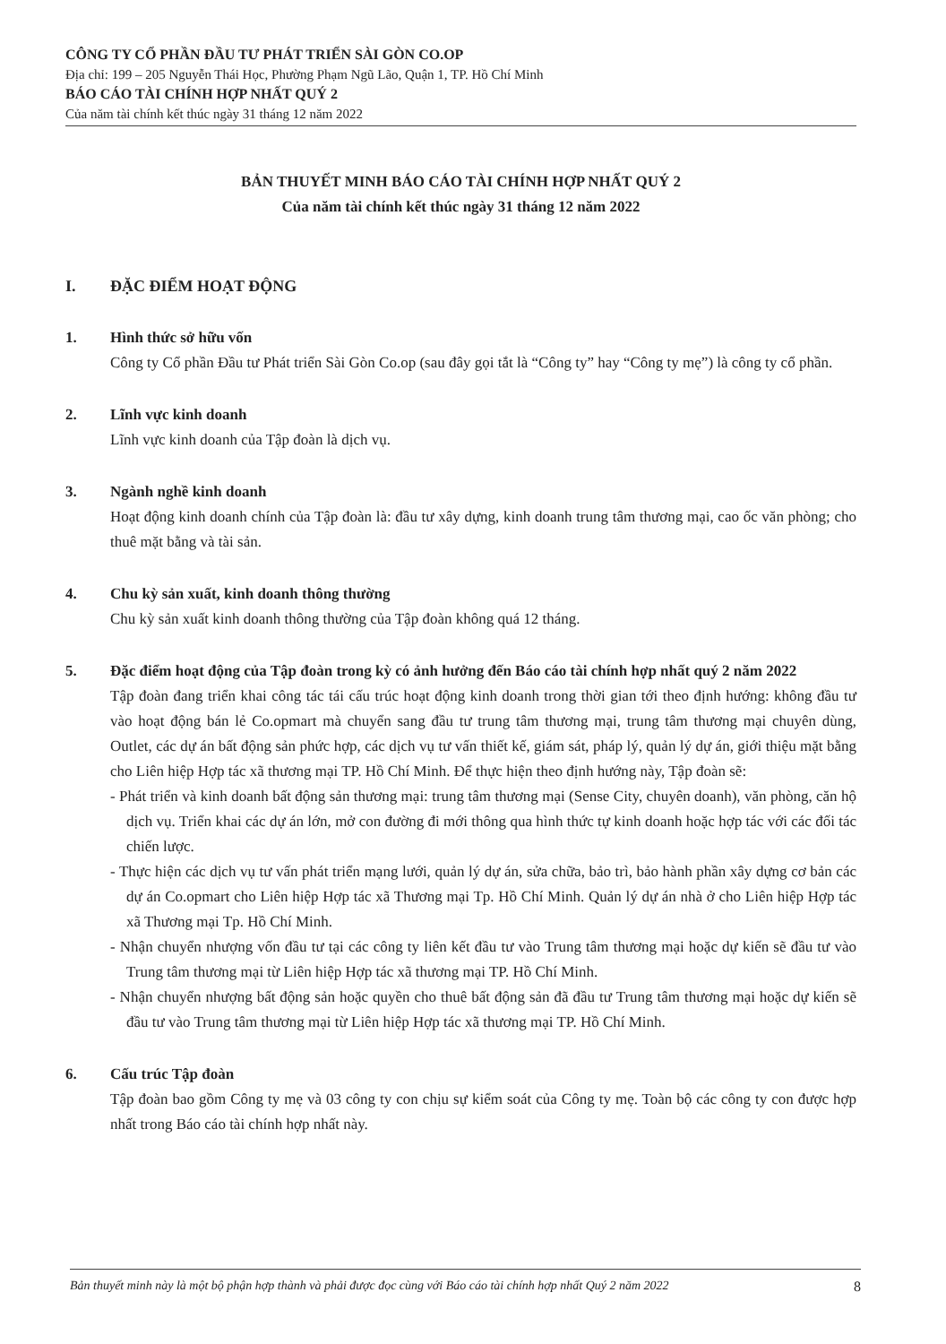CÔNG TY CỔ PHẦN ĐẦU TƯ PHÁT TRIỂN SÀI GÒN CO.OP
Địa chỉ: 199 – 205 Nguyễn Thái Học, Phường Phạm Ngũ Lão, Quận 1, TP. Hồ Chí Minh
BÁO CÁO TÀI CHÍNH HỢP NHẤT QUÝ 2
Của năm tài chính kết thúc ngày 31 tháng 12 năm 2022
BẢN THUYẾT MINH BÁO CÁO TÀI CHÍNH HỢP NHẤT QUÝ 2
Của năm tài chính kết thúc ngày 31 tháng 12 năm 2022
I. ĐẶC ĐIỂM HOẠT ĐỘNG
1. Hình thức sở hữu vốn
Công ty Cổ phần Đầu tư Phát triển Sài Gòn Co.op (sau đây gọi tắt là “Công ty” hay “Công ty mẹ”) là công ty cổ phần.
2. Lĩnh vực kinh doanh
Lĩnh vực kinh doanh của Tập đoàn là dịch vụ.
3. Ngành nghề kinh doanh
Hoạt động kinh doanh chính của Tập đoàn là: đầu tư xây dựng, kinh doanh trung tâm thương mại, cao ốc văn phòng; cho thuê mặt bằng và tài sản.
4. Chu kỳ sản xuất, kinh doanh thông thường
Chu kỳ sản xuất kinh doanh thông thường của Tập đoàn không quá 12 tháng.
5. Đặc điểm hoạt động của Tập đoàn trong kỳ có ảnh hưởng đến Báo cáo tài chính hợp nhất quý 2 năm 2022
Tập đoàn đang triển khai công tác tái cấu trúc hoạt động kinh doanh trong thời gian tới theo định hướng: không đầu tư vào hoạt động bán lẻ Co.opmart mà chuyển sang đầu tư trung tâm thương mại, trung tâm thương mại chuyên dùng, Outlet, các dự án bất động sản phức hợp, các dịch vụ tư vấn thiết kế, giám sát, pháp lý, quản lý dự án, giới thiệu mặt bằng cho Liên hiệp Hợp tác xã thương mại TP. Hồ Chí Minh. Để thực hiện theo định hướng này, Tập đoàn sẽ:
- Phát triển và kinh doanh bất động sản thương mại: trung tâm thương mại (Sense City, chuyên doanh), văn phòng, căn hộ dịch vụ. Triển khai các dự án lớn, mở con đường đi mới thông qua hình thức tự kinh doanh hoặc hợp tác với các đối tác chiến lược.
- Thực hiện các dịch vụ tư vấn phát triển mạng lưới, quản lý dự án, sửa chữa, bảo trì, bảo hành phần xây dựng cơ bản các dự án Co.opmart cho Liên hiệp Hợp tác xã Thương mại Tp. Hồ Chí Minh. Quản lý dự án nhà ở cho Liên hiệp Hợp tác xã Thương mại Tp. Hồ Chí Minh.
- Nhận chuyển nhượng vốn đầu tư tại các công ty liên kết đầu tư vào Trung tâm thương mại hoặc dự kiến sẽ đầu tư vào Trung tâm thương mại từ Liên hiệp Hợp tác xã thương mại TP. Hồ Chí Minh.
- Nhận chuyển nhượng bất động sản hoặc quyền cho thuê bất động sản đã đầu tư Trung tâm thương mại hoặc dự kiến sẽ đầu tư vào Trung tâm thương mại từ Liên hiệp Hợp tác xã thương mại TP. Hồ Chí Minh.
6. Cấu trúc Tập đoàn
Tập đoàn bao gồm Công ty mẹ và 03 công ty con chịu sự kiểm soát của Công ty mẹ. Toàn bộ các công ty con được hợp nhất trong Báo cáo tài chính hợp nhất này.
Bản thuyết minh này là một bộ phận hợp thành và phải được đọc cùng với Báo cáo tài chính hợp nhất Quý 2 năm 2022 8